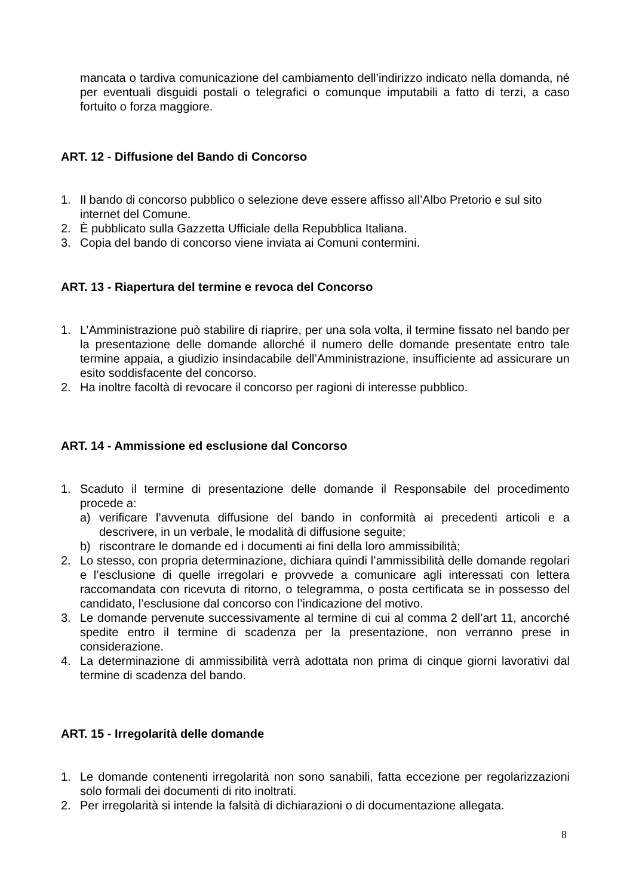mancata o tardiva comunicazione del cambiamento dell’indirizzo indicato nella domanda, né per eventuali disguidi postali o telegrafici o comunque imputabili a fatto di terzi, a caso fortuito o forza maggiore.
ART. 12 - Diffusione del Bando di Concorso
1. Il bando di concorso pubblico o selezione deve essere affisso all’Albo Pretorio e sul sito internet del Comune.
2. È pubblicato sulla Gazzetta Ufficiale della Repubblica Italiana.
3. Copia del bando di concorso viene inviata ai Comuni contermini.
ART. 13 - Riapertura del termine e revoca del Concorso
1. L’Amministrazione può stabilire di riaprire, per una sola volta, il termine fissato nel bando per la presentazione delle domande allorché il numero delle domande presentate entro tale termine appaia, a giudizio insindacabile dell’Amministrazione, insufficiente ad assicurare un esito soddisfacente del concorso.
2. Ha inoltre facoltà di revocare il concorso per ragioni di interesse pubblico.
ART. 14 - Ammissione ed esclusione dal Concorso
1. Scaduto il termine di presentazione delle domande il Responsabile del procedimento procede a:
a) verificare l’avvenuta diffusione del bando in conformità ai precedenti articoli e a descrivere, in un verbale, le modalità di diffusione seguite;
b) riscontrare le domande ed i documenti ai fini della loro ammissibilità;
2. Lo stesso, con propria determinazione, dichiara quindi l’ammissibilità delle domande regolari e l’esclusione di quelle irregolari e provvede a comunicare agli interessati con lettera raccomandata con ricevuta di ritorno, o telegramma, o posta certificata se in possesso del candidato, l’esclusione dal concorso con l’indicazione del motivo.
3. Le domande pervenute successivamente al termine di cui al comma 2 dell’art 11, ancorché spedite entro il termine di scadenza per la presentazione, non verranno prese in considerazione.
4. La determinazione di ammissibilità verrà adottata non prima di cinque giorni lavorativi dal termine di scadenza del bando.
ART. 15 - Irregolarità delle domande
1. Le domande contenenti irregolarità non sono sanabili, fatta eccezione per regolarizzazioni solo formali dei documenti di rito inoltrati.
2. Per irregolarità si intende la falsità di dichiarazioni o di documentazione allegata.
8